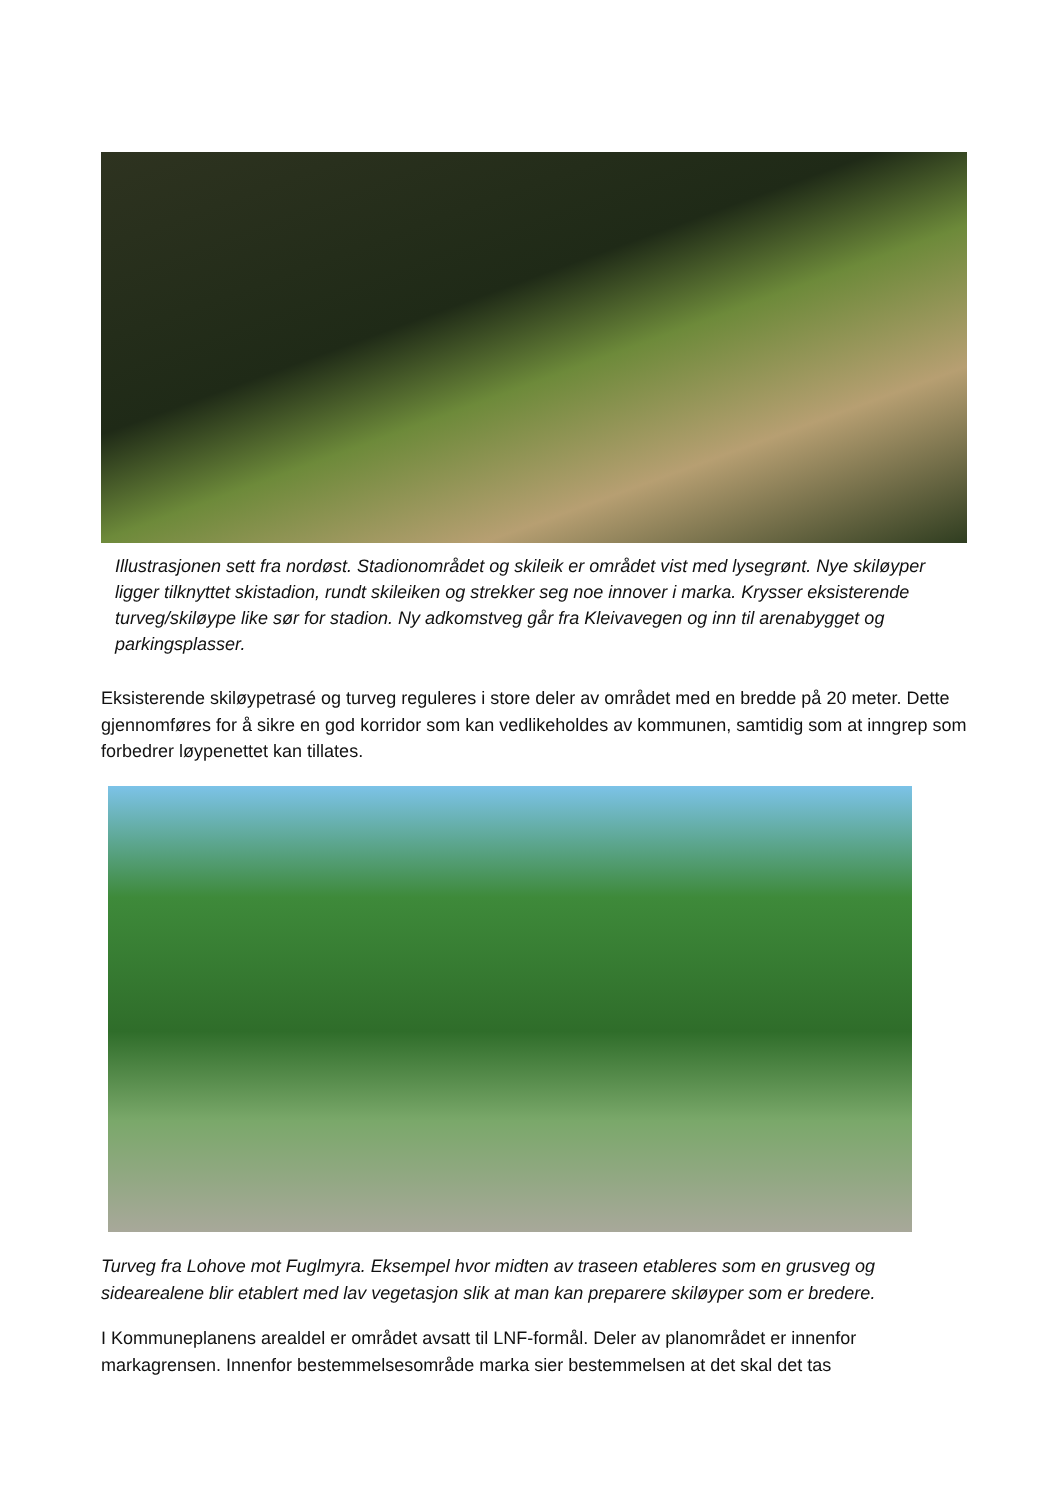Illustrasjonen sett fra nordøst. Stadionområdet og skileik er området vist med lysegrønt. Nye skiløyper ligger tilknyttet skistadion, rundt skileiken og strekker seg noe innover i marka. Krysser eksisterende turveg/skiløype like sør for stadion. Ny adkomstveg går fra Kleivavegen og inn til arenabygget og parkingsplasser.
Eksisterende skiløypetrasé og turveg reguleres i store deler av området med en bredde på 20 meter. Dette gjennomføres for å sikre en god korridor som kan vedlikeholdes av kommunen, samtidig som at inngrep som forbedrer løypenettet kan tillates.
Turveg fra Lohove mot Fuglmyra. Eksempel hvor midten av traseen etableres som en grusveg og sidearealene blir etablert med lav vegetasjon slik at man kan preparere skiløyper som er bredere.
I Kommuneplanens arealdel er området avsatt til LNF-formål. Deler av planområdet er innenfor markagrensen. Innenfor bestemmelsesområde marka sier bestemmelsen at det skal det tas